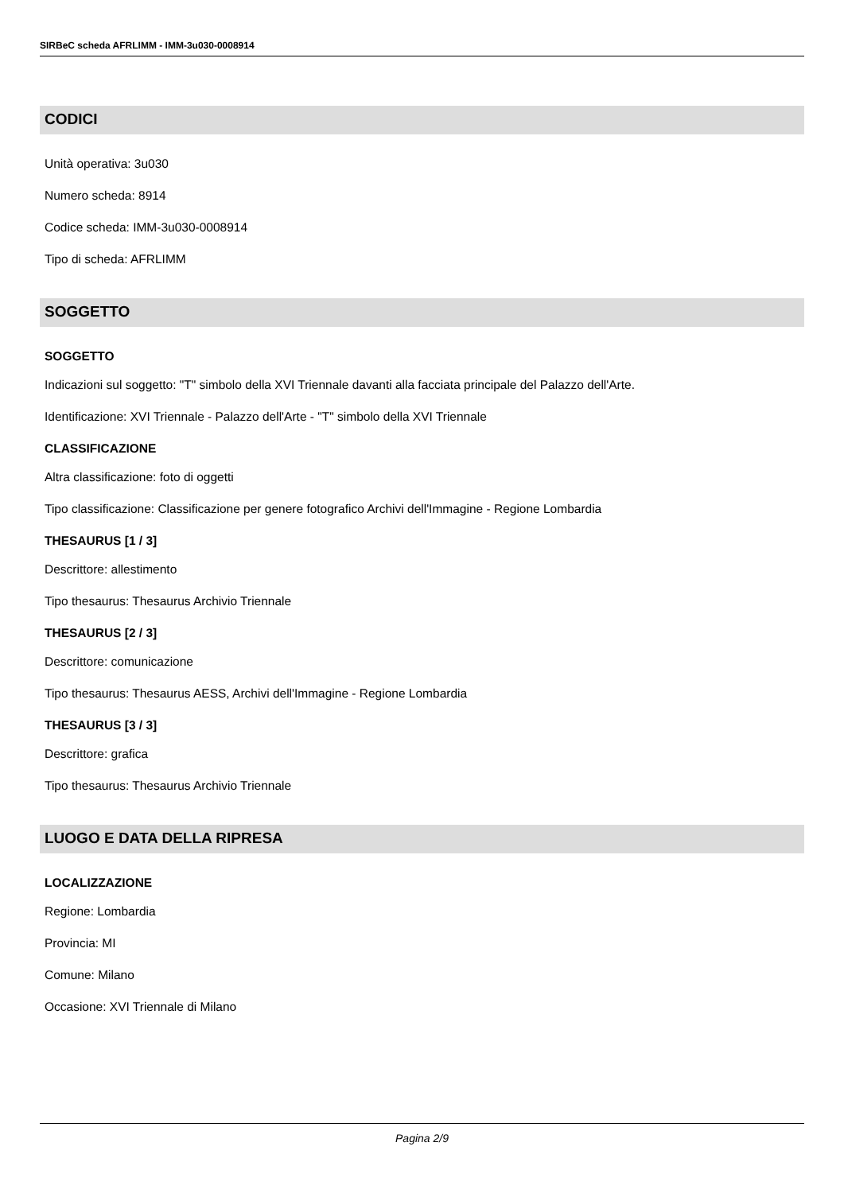SIRBeC scheda AFRLIMM - IMM-3u030-0008914
CODICI
Unità operativa: 3u030
Numero scheda: 8914
Codice scheda: IMM-3u030-0008914
Tipo di scheda: AFRLIMM
SOGGETTO
SOGGETTO
Indicazioni sul soggetto: "T" simbolo della XVI Triennale davanti alla facciata principale del Palazzo dell'Arte.
Identificazione: XVI Triennale - Palazzo dell'Arte - "T" simbolo della XVI Triennale
CLASSIFICAZIONE
Altra classificazione: foto di oggetti
Tipo classificazione: Classificazione per genere fotografico Archivi dell'Immagine - Regione Lombardia
THESAURUS [1 / 3]
Descrittore: allestimento
Tipo thesaurus: Thesaurus Archivio Triennale
THESAURUS [2 / 3]
Descrittore: comunicazione
Tipo thesaurus: Thesaurus AESS, Archivi dell'Immagine - Regione Lombardia
THESAURUS [3 / 3]
Descrittore: grafica
Tipo thesaurus: Thesaurus Archivio Triennale
LUOGO E DATA DELLA RIPRESA
LOCALIZZAZIONE
Regione: Lombardia
Provincia: MI
Comune: Milano
Occasione: XVI Triennale di Milano
Pagina 2/9